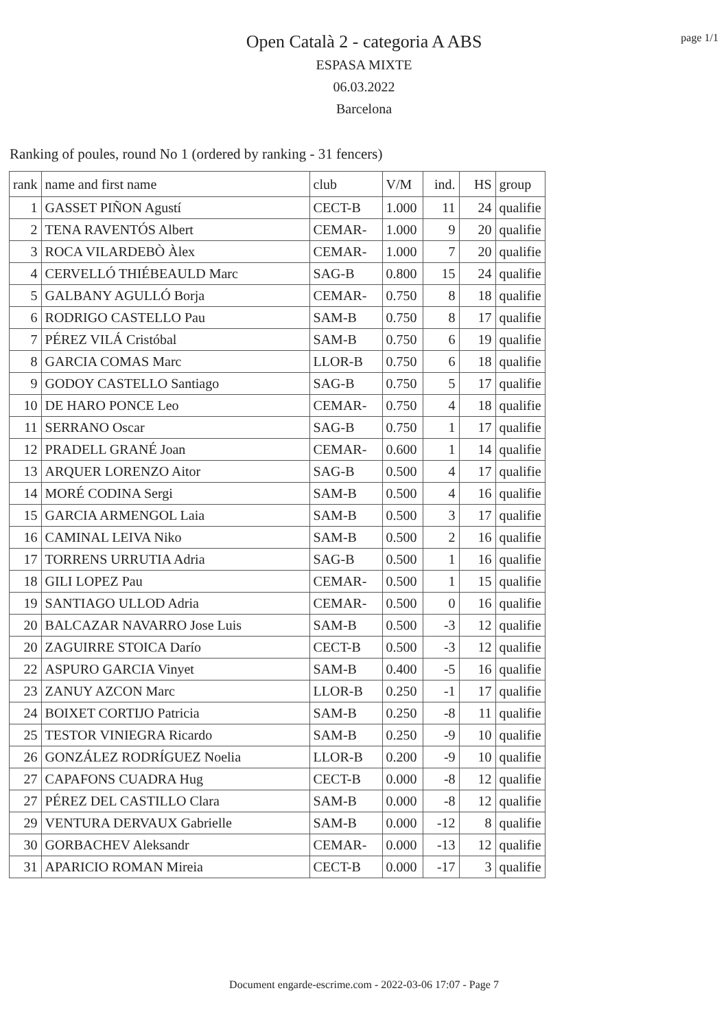Open Català 2 - categoria A ABS
ESPASA MIXTE
06.03.2022
Barcelona
page 1/1
Ranking of poules, round No 1 (ordered by ranking - 31 fencers)
| rank | name and first name | club | V/M | ind. | HS | group |
| --- | --- | --- | --- | --- | --- | --- |
| 1 | GASSET PIÑON Agustí | CECT-B | 1.000 | 11 | 24 | qualifie |
| 2 | TENA RAVENTÓS Albert | CEMAR- | 1.000 | 9 | 20 | qualifie |
| 3 | ROCA VILARDEBÒ Àlex | CEMAR- | 1.000 | 7 | 20 | qualifie |
| 4 | CERVELLÓ THIÉBEAULD Marc | SAG-B | 0.800 | 15 | 24 | qualifie |
| 5 | GALBANY AGULLÓ Borja | CEMAR- | 0.750 | 8 | 18 | qualifie |
| 6 | RODRIGO CASTELLO Pau | SAM-B | 0.750 | 8 | 17 | qualifie |
| 7 | PÉREZ VILÁ Cristóbal | SAM-B | 0.750 | 6 | 19 | qualifie |
| 8 | GARCIA COMAS Marc | LLOR-B | 0.750 | 6 | 18 | qualifie |
| 9 | GODOY CASTELLO Santiago | SAG-B | 0.750 | 5 | 17 | qualifie |
| 10 | DE HARO PONCE Leo | CEMAR- | 0.750 | 4 | 18 | qualifie |
| 11 | SERRANO Oscar | SAG-B | 0.750 | 1 | 17 | qualifie |
| 12 | PRADELL GRANÉ Joan | CEMAR- | 0.600 | 1 | 14 | qualifie |
| 13 | ARQUER LORENZO Aitor | SAG-B | 0.500 | 4 | 17 | qualifie |
| 14 | MORÉ CODINA Sergi | SAM-B | 0.500 | 4 | 16 | qualifie |
| 15 | GARCIA ARMENGOL Laia | SAM-B | 0.500 | 3 | 17 | qualifie |
| 16 | CAMINAL LEIVA Niko | SAM-B | 0.500 | 2 | 16 | qualifie |
| 17 | TORRENS URRUTIA Adria | SAG-B | 0.500 | 1 | 16 | qualifie |
| 18 | GILI LOPEZ Pau | CEMAR- | 0.500 | 1 | 15 | qualifie |
| 19 | SANTIAGO ULLOD Adria | CEMAR- | 0.500 | 0 | 16 | qualifie |
| 20 | BALCAZAR NAVARRO Jose Luis | SAM-B | 0.500 | -3 | 12 | qualifie |
| 20 | ZAGUIRRE STOICA Darío | CECT-B | 0.500 | -3 | 12 | qualifie |
| 22 | ASPURO GARCIA Vinyet | SAM-B | 0.400 | -5 | 16 | qualifie |
| 23 | ZANUY AZCON Marc | LLOR-B | 0.250 | -1 | 17 | qualifie |
| 24 | BOIXET CORTIJO Patricia | SAM-B | 0.250 | -8 | 11 | qualifie |
| 25 | TESTOR VINIEGRA Ricardo | SAM-B | 0.250 | -9 | 10 | qualifie |
| 26 | GONZÁLEZ RODRÍGUEZ Noelia | LLOR-B | 0.200 | -9 | 10 | qualifie |
| 27 | CAPAFONS CUADRA Hug | CECT-B | 0.000 | -8 | 12 | qualifie |
| 27 | PÉREZ DEL CASTILLO Clara | SAM-B | 0.000 | -8 | 12 | qualifie |
| 29 | VENTURA DERVAUX Gabrielle | SAM-B | 0.000 | -12 | 8 | qualifie |
| 30 | GORBACHEV Aleksandr | CEMAR- | 0.000 | -13 | 12 | qualifie |
| 31 | APARICIO ROMAN Mireia | CECT-B | 0.000 | -17 | 3 | qualifie |
Document engarde-escrime.com - 2022-03-06 17:07 - Page 7